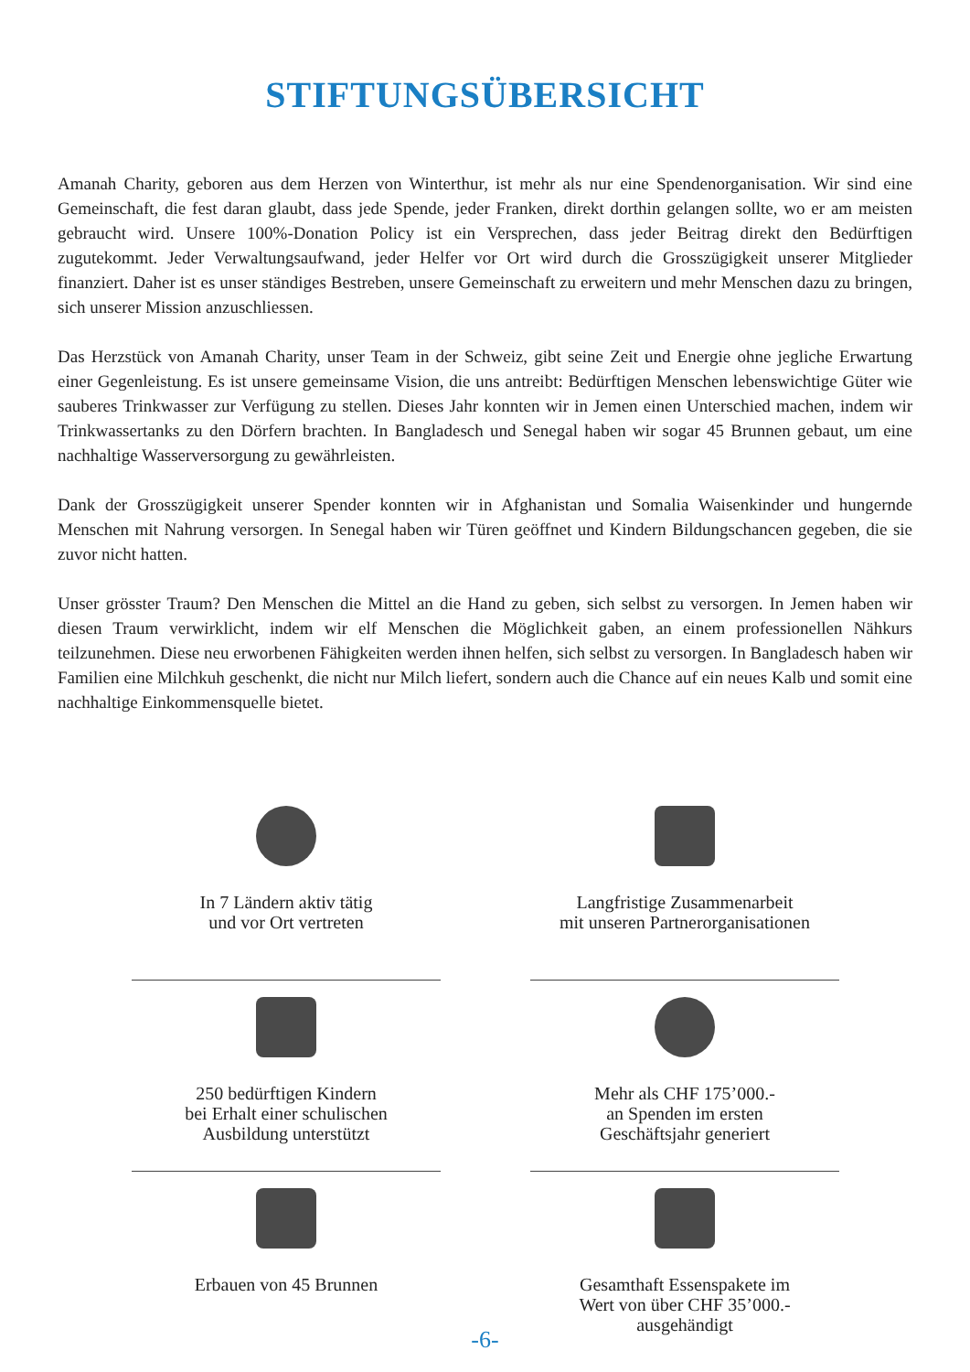STIFTUNGSÜBERSICHT
Amanah Charity, geboren aus dem Herzen von Winterthur, ist mehr als nur eine Spendenorganisation. Wir sind eine Gemeinschaft, die fest daran glaubt, dass jede Spende, jeder Franken, direkt dorthin gelangen sollte, wo er am meisten gebraucht wird. Unsere 100%-Donation Policy ist ein Versprechen, dass jeder Beitrag direkt den Bedürftigen zugutekommt. Jeder Verwaltungsaufwand, jeder Helfer vor Ort wird durch die Grosszügigkeit unserer Mitglieder finanziert. Daher ist es unser ständiges Bestreben, unsere Gemeinschaft zu erweitern und mehr Menschen dazu zu bringen, sich unserer Mission anzuschliessen.
Das Herzstück von Amanah Charity, unser Team in der Schweiz, gibt seine Zeit und Energie ohne jegliche Erwartung einer Gegenleistung. Es ist unsere gemeinsame Vision, die uns antreibt: Bedürftigen Menschen lebenswichtige Güter wie sauberes Trinkwasser zur Verfügung zu stellen. Dieses Jahr konnten wir in Jemen einen Unterschied machen, indem wir Trinkwassertanks zu den Dörfern brachten. In Bangladesch und Senegal haben wir sogar 45 Brunnen gebaut, um eine nachhaltige Wasserversorgung zu gewährleisten.
Dank der Grosszügigkeit unserer Spender konnten wir in Afghanistan und Somalia Waisenkinder und hungernde Menschen mit Nahrung versorgen. In Senegal haben wir Türen geöffnet und Kindern Bildungschancen gegeben, die sie zuvor nicht hatten.
Unser grösster Traum? Den Menschen die Mittel an die Hand zu geben, sich selbst zu versorgen. In Jemen haben wir diesen Traum verwirklicht, indem wir elf Menschen die Möglichkeit gaben, an einem professionellen Nähkurs teilzunehmen. Diese neu erworbenen Fähigkeiten werden ihnen helfen, sich selbst zu versorgen. In Bangladesch haben wir Familien eine Milchkuh geschenkt, die nicht nur Milch liefert, sondern auch die Chance auf ein neues Kalb und somit eine nachhaltige Einkommensquelle bietet.
In 7 Ländern aktiv tätig
und vor Ort vertreten
Langfristige Zusammenarbeit
mit unseren Partnerorganisationen
250 bedürftigen Kindern
bei Erhalt einer schulischen
Ausbildung unterstützt
Mehr als CHF 175’000.-
an Spenden im ersten
Geschäftsjahr generiert
Erbauen von 45 Brunnen
Gesamthaft Essenspakete im
Wert von über CHF 35’000.-
ausgehändigt
-6-